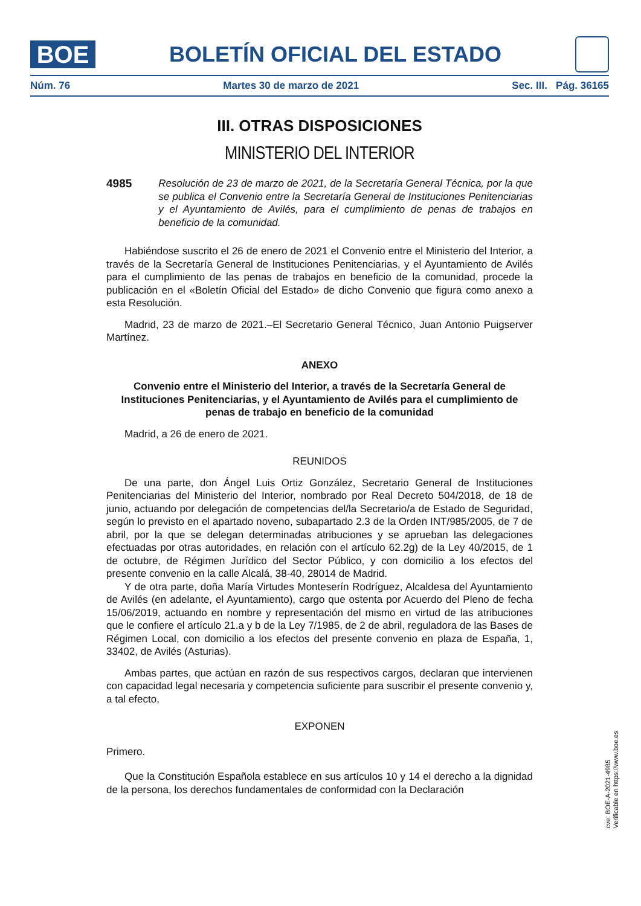BOE
BOLETÍN OFICIAL DEL ESTADO
Núm. 76 Martes 30 de marzo de 2021 Sec. III. Pág. 36165
III. OTRAS DISPOSICIONES
MINISTERIO DEL INTERIOR
4985 Resolución de 23 de marzo de 2021, de la Secretaría General Técnica, por la que se publica el Convenio entre la Secretaría General de Instituciones Penitenciarias y el Ayuntamiento de Avilés, para el cumplimiento de penas de trabajos en beneficio de la comunidad.
Habiéndose suscrito el 26 de enero de 2021 el Convenio entre el Ministerio del Interior, a través de la Secretaría General de Instituciones Penitenciarias, y el Ayuntamiento de Avilés para el cumplimiento de las penas de trabajos en beneficio de la comunidad, procede la publicación en el «Boletín Oficial del Estado» de dicho Convenio que figura como anexo a esta Resolución.
Madrid, 23 de marzo de 2021.–El Secretario General Técnico, Juan Antonio Puigserver Martínez.
ANEXO
Convenio entre el Ministerio del Interior, a través de la Secretaría General de Instituciones Penitenciarias, y el Ayuntamiento de Avilés para el cumplimiento de penas de trabajo en beneficio de la comunidad
Madrid, a 26 de enero de 2021.
REUNIDOS
De una parte, don Ángel Luis Ortiz González, Secretario General de Instituciones Penitenciarias del Ministerio del Interior, nombrado por Real Decreto 504/2018, de 18 de junio, actuando por delegación de competencias del/la Secretario/a de Estado de Seguridad, según lo previsto en el apartado noveno, subapartado 2.3 de la Orden INT/985/2005, de 7 de abril, por la que se delegan determinadas atribuciones y se aprueban las delegaciones efectuadas por otras autoridades, en relación con el artículo 62.2g) de la Ley 40/2015, de 1 de octubre, de Régimen Jurídico del Sector Público, y con domicilio a los efectos del presente convenio en la calle Alcalá, 38-40, 28014 de Madrid.
Y de otra parte, doña María Virtudes Monteserín Rodríguez, Alcaldesa del Ayuntamiento de Avilés (en adelante, el Ayuntamiento), cargo que ostenta por Acuerdo del Pleno de fecha 15/06/2019, actuando en nombre y representación del mismo en virtud de las atribuciones que le confiere el artículo 21.a y b de la Ley 7/1985, de 2 de abril, reguladora de las Bases de Régimen Local, con domicilio a los efectos del presente convenio en plaza de España, 1, 33402, de Avilés (Asturias).
Ambas partes, que actúan en razón de sus respectivos cargos, declaran que intervienen con capacidad legal necesaria y competencia suficiente para suscribir el presente convenio y, a tal efecto,
EXPONEN
Primero.
Que la Constitución Española establece en sus artículos 10 y 14 el derecho a la dignidad de la persona, los derechos fundamentales de conformidad con la Declaración
cve: BOE-A-2021-4985
Verificable en https://www.boe.es